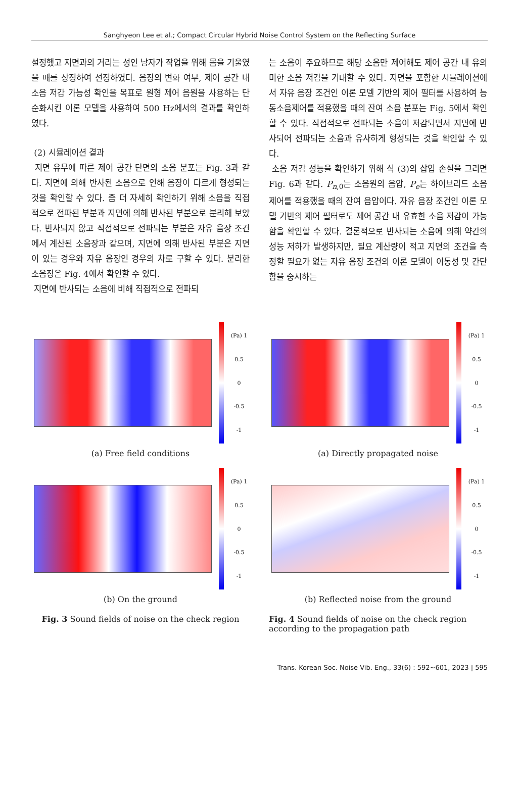Sanghyeon Lee et al.; Compact Circular Hybrid Noise Control System on the Reflecting Surface
설정했고 지면과의 거리는 성인 남자가 작업을 위해 몸을 기울였을 때를 상정하여 선정하였다. 음장의 변화 여부, 제어 공간 내 소음 저감 가능성 확인을 목표로 원형 제어 음원을 사용하는 단순화시킨 이론 모델을 사용하여 500 Hz에서의 결과를 확인하였다.
(2) 시뮬레이션 결과
지면 유무에 따른 제어 공간 단면의 소음 분포는 Fig. 3과 같다. 지면에 의해 반사된 소음으로 인해 음장이 다르게 형성되는 것을 확인할 수 있다. 좀 더 자세히 확인하기 위해 소음을 직접적으로 전파된 부분과 지면에 의해 반사된 부분으로 분리해 보았다. 반사되지 않고 직접적으로 전파되는 부분은 자유 음장 조건에서 계산된 소음장과 같으며, 지면에 의해 반사된 부분은 지면이 있는 경우와 자유 음장인 경우의 차로 구할 수 있다. 분리한 소음장은 Fig. 4에서 확인할 수 있다.
지면에 반사되는 소음에 비해 직접적으로 전파되
는 소음이 주요하므로 해당 소음만 제어해도 제어 공간 내 유의미한 소음 저감을 기대할 수 있다. 지면을 포함한 시뮬레이션에서 자유 음장 조건인 이론 모델 기반의 제어 필터를 사용하여 능동소음제어를 적용했을 때의 잔여 소음 분포는 Fig. 5에서 확인할 수 있다. 직접적으로 전파되는 소음이 저감되면서 지면에 반사되어 전파되는 소음과 유사하게 형성되는 것을 확인할 수 있다.
소음 저감 성능을 확인하기 위해 식 (3)의 삽입 손실을 그리면 Fig. 6과 같다. P<sub>n,0</sub>는 소음원의 음압, P<sub>e</sub>는 하이브리드 소음 제어를 적용했을 때의 잔여 음압이다. 자유 음장 조건인 이론 모델 기반의 제어 필터로도 제어 공간 내 유효한 소음 저감이 가능함을 확인할 수 있다. 결론적으로 반사되는 소음에 의해 약간의 성능 저하가 발생하지만, 필요 계산량이 적고 지면의 조건을 측정할 필요가 없는 자유 음장 조건의 이론 모델이 이동성 및 간단함을 중시하는
(Pa) 1
0.5
0
-0.5
-1
(a) Free field conditions
(Pa) 1
0.5
0
-0.5
-1
(b) On the ground
Fig. 3 Sound fields of noise on the check region
(Pa) 1
0.5
0
-0.5
-1
(a) Directly propagated noise
(Pa) 1
0.5
0
-0.5
-1
(b) Reflected noise from the ground
Fig. 4 Sound fields of noise on the check region according to the propagation path
Trans. Korean Soc. Noise Vib. Eng., 33(6) : 592~601, 2023 | 595